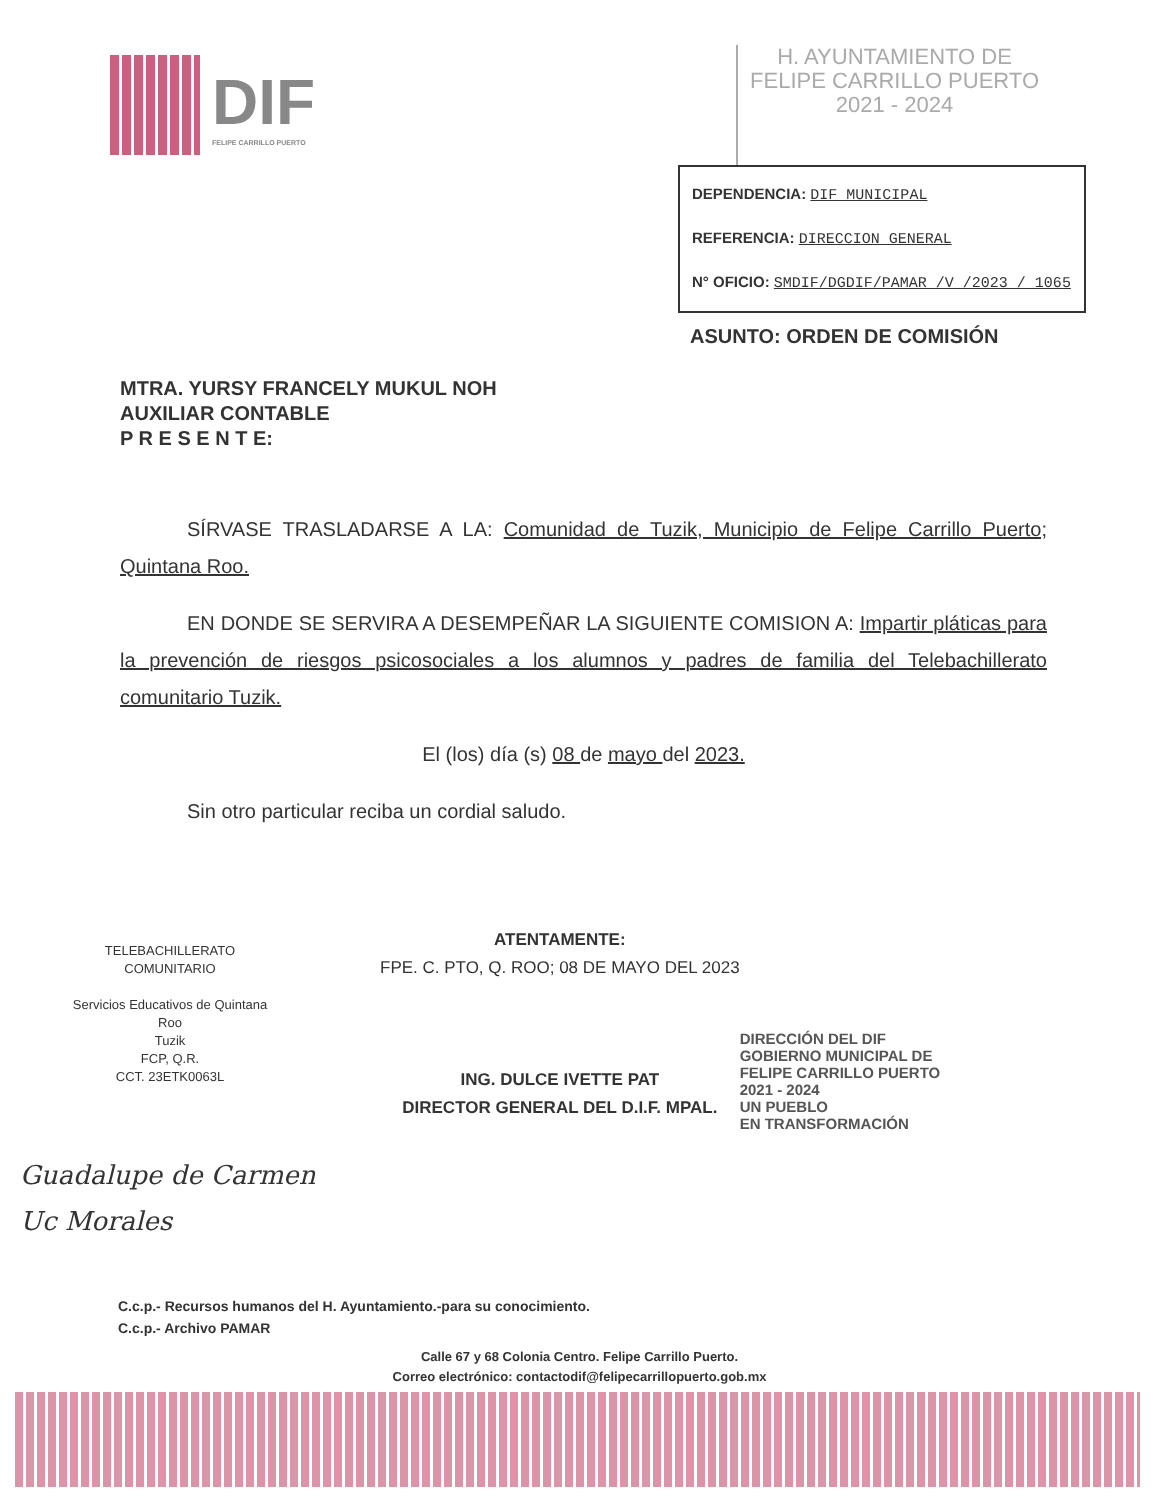DIF
FELIPE CARRILLO PUERTO
H. AYUNTAMIENTO DE
FELIPE CARRILLO PUERTO
2021 - 2024
DEPENDENCIA: DIF MUNICIPAL
REFERENCIA: DIRECCION GENERAL
N° OFICIO: SMDIF/DGDIF/PAMAR /V /2023 / 1065
ASUNTO: ORDEN DE COMISIÓN
MTRA. YURSY FRANCELY MUKUL NOH
AUXILIAR CONTABLE
P R E S E N T E:
SÍRVASE TRASLADARSE A LA: Comunidad de Tuzik, Municipio de Felipe Carrillo Puerto; Quintana Roo.
EN DONDE SE SERVIRA A DESEMPEÑAR LA SIGUIENTE COMISION A: Impartir pláticas para la prevención de riesgos psicosociales a los alumnos y padres de familia del Telebachillerato comunitario Tuzik.
El (los) día (s) 08 de mayo del 2023.
Sin otro particular reciba un cordial saludo.
TELEBACHILLERATO COMUNITARIO
Servicios Educativos de Quintana Roo
Tuzik
FCP, Q.R.
CCT. 23ETK0063L
ATENTAMENTE:
FPE. C. PTO, Q. ROO; 08 DE MAYO DEL 2023
ING. DULCE IVETTE PAT
DIRECTOR GENERAL DEL D.I.F. MPAL.
DIRECCIÓN DEL DIF
GOBIERNO MUNICIPAL DE
FELIPE CARRILLO PUERTO
2021 - 2024
UN PUEBLO
EN TRANSFORMACIÓN
Guadalupe de Carmen
Uc Morales
C.c.p.- Recursos humanos del H. Ayuntamiento.-para su conocimiento.
C.c.p.- Archivo PAMAR
Calle 67 y 68 Colonia Centro. Felipe Carrillo Puerto.
Correo electrónico: contactodif@felipecarrillopuerto.gob.mx